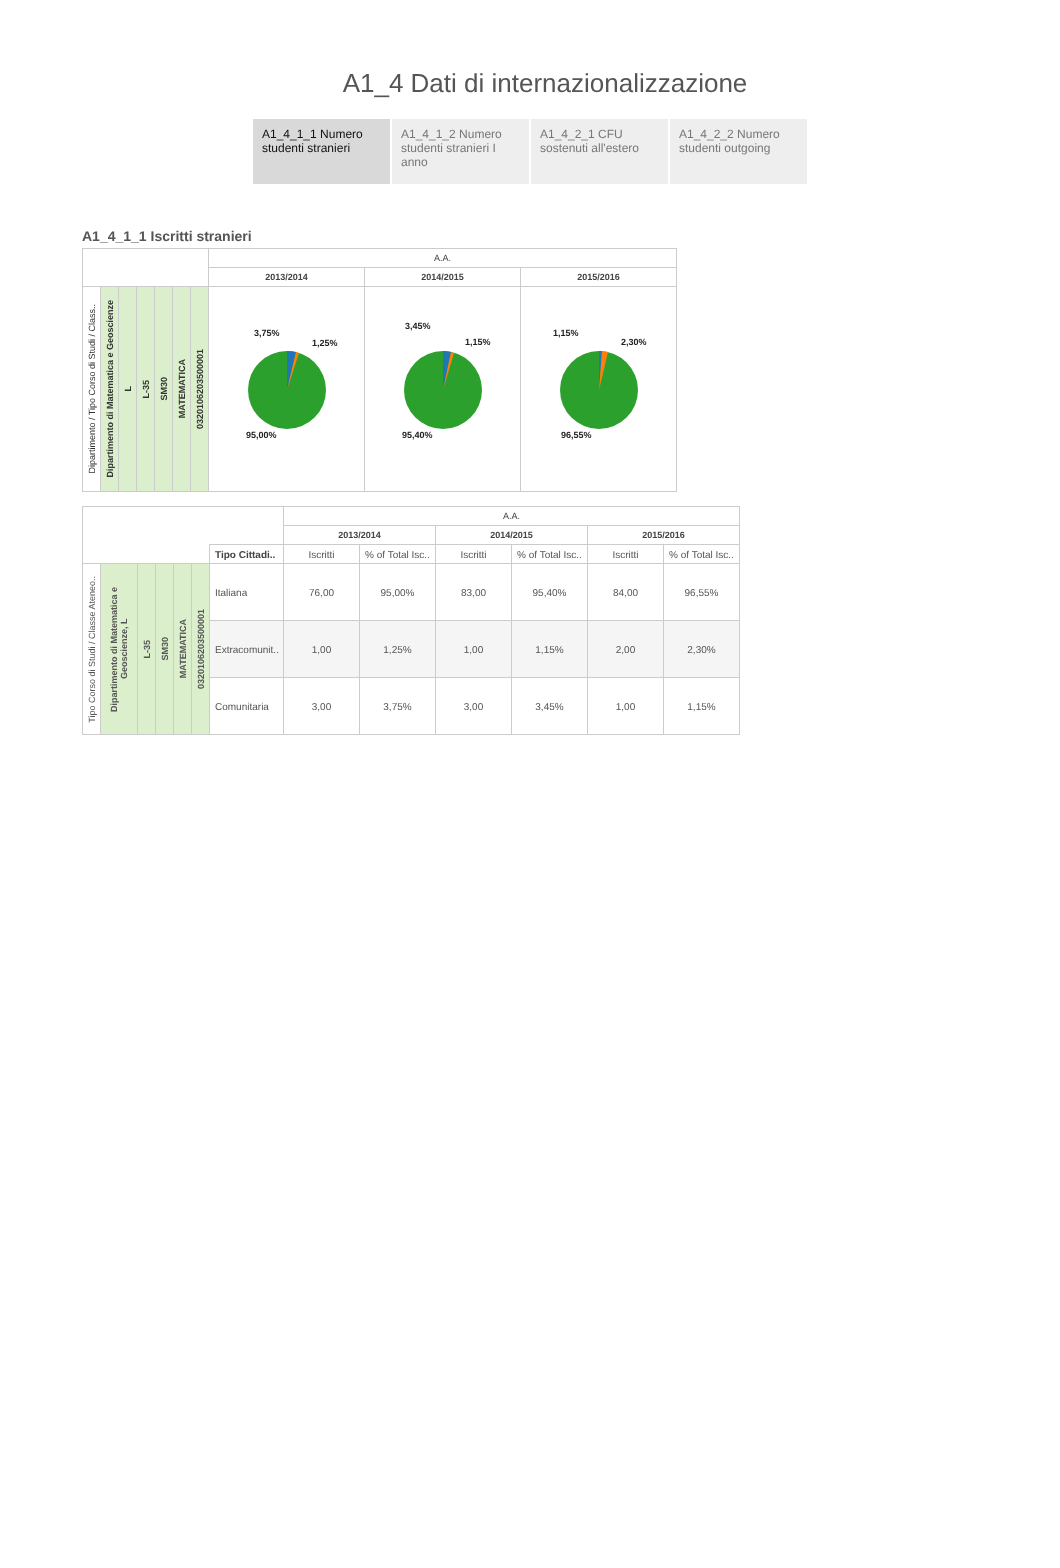A1_4 Dati di internazionalizzazione
A1_4_1_1 Numero studenti stranieri
A1_4_1_2 Numero studenti stranieri I anno
A1_4_2_1 CFU sostenuti all'estero
A1_4_2_2 Numero studenti outgoing
A1_4_1_1 Iscritti stranieri
| | | | | | | | A.A. | | |
| | | | | | | | 2013/2014 | 2014/2015 | 2015/2016 |
| Dipartimento / Tipo Corso di Studi / Class.. | Dipartimento di Matematica e Geoscienze | L | L-35 | SM30 | MATEMATICA | 0320106203500001 | 3,75% 1,25% 95,00% | 3,45% 1,15% 95,40% | 1,15% 2,30% 96,55% |
| | | | | | | | A.A. | | | | | |
| | | | | | | | 2013/2014 | | 2014/2015 | | 2015/2016 | |
| | | | | | | Tipo Cittadi.. | Iscritti | % of Total Isc.. | Iscritti | % of Total Isc.. | Iscritti | % of Total Isc.. |
| Tipo Corso di Studi / Classe Ateneo.. | Dipartimento di Matematica e Geoscienze, L | L-35 | SM30 | MATEMATICA | 0320106203500001 | Italiana | 76,00 | 95,00% | 83,00 | 95,40% | 84,00 | 96,55% |
| | | | | | | Extracomunit.. | 1,00 | 1,25% | 1,00 | 1,15% | 2,00 | 2,30% |
| | | | | | | Comunitaria | 3,00 | 3,75% | 3,00 | 3,45% | 1,00 | 1,15% |